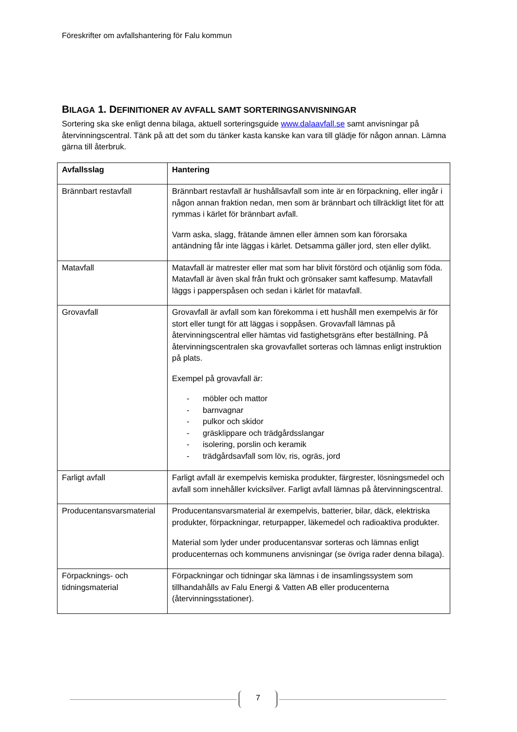Föreskrifter om avfallshantering för Falu kommun
BILAGA 1. DEFINITIONER AV AVFALL SAMT SORTERINGSANVISNINGAR
Sortering ska ske enligt denna bilaga, aktuell sorteringsguide www.dalaavfall.se samt anvisningar på återvinningscentral. Tänk på att det som du tänker kasta kanske kan vara till glädje för någon annan. Lämna gärna till återbruk.
| Avfallsslag | Hantering |
| --- | --- |
| Brännbart restavfall | Brännbart restavfall är hushållsavfall som inte är en förpackning, eller ingår i någon annan fraktion nedan, men som är brännbart och tillräckligt litet för att rymmas i kärlet för brännbart avfall. Varm aska, slagg, frätande ämnen eller ämnen som kan förorsaka antändning får inte läggas i kärlet. Detsamma gäller jord, sten eller dylikt. |
| Matavfall | Matavfall är matrester eller mat som har blivit förstörd och otjänlig som föda. Matavfall är även skal från frukt och grönsaker samt kaffesump. Matavfall läggs i papperspåsen och sedan i kärlet för matavfall. |
| Grovavfall | Grovavfall är avfall som kan förekomma i ett hushåll men exempelvis är för stort eller tungt för att läggas i soppåsen. Grovavfall lämnas på återvinningscentral eller hämtas vid fastighetsgräns efter beställning. På återvinningscentralen ska grovavfallet sorteras och lämnas enligt instruktion på plats. Exempel på grovavfall är: - möbler och mattor - barnvagnar - pulkor och skidor - gräsklippare och trädgårdsslangar - isolering, porslin och keramik - trädgårdsavfall som löv, ris, ogräs, jord |
| Farligt avfall | Farligt avfall är exempelvis kemiska produkter, färgrester, lösningsmedel och avfall som innehåller kvicksilver. Farligt avfall lämnas på återvinningscentral. |
| Producentansvarsmaterial | Producentansvarsmaterial är exempelvis, batterier, bilar, däck, elektriska produkter, förpackningar, returpapper, läkemedel och radioaktiva produkter. Material som lyder under producentansvar sorteras och lämnas enligt producenternas och kommunens anvisningar (se övriga rader denna bilaga). |
| Förpacknings- och tidningsmaterial | Förpackningar och tidningar ska lämnas i de insamlingssystem som tillhandahålls av Falu Energi & Vatten AB eller producenterna (återvinningsstationer). |
7